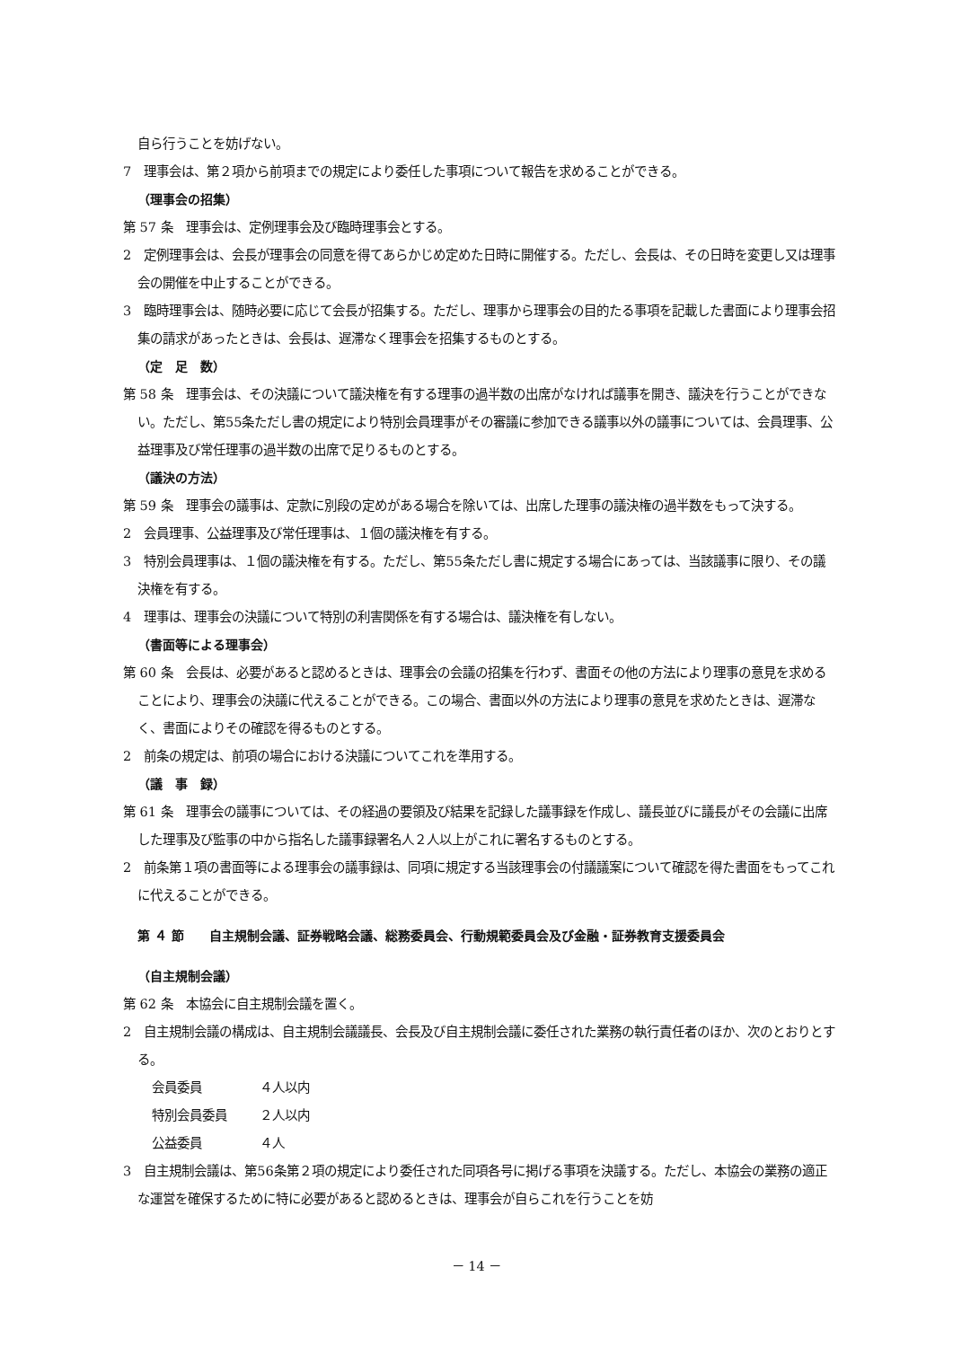自ら行うことを妨げない。
7　理事会は、第２項から前項までの規定により委任した事項について報告を求めることができる。
（理事会の招集）
第 57 条　理事会は、定例理事会及び臨時理事会とする。
2　定例理事会は、会長が理事会の同意を得てあらかじめ定めた日時に開催する。ただし、会長は、その日時を変更し又は理事会の開催を中止することができる。
3　臨時理事会は、随時必要に応じて会長が招集する。ただし、理事から理事会の目的たる事項を記載した書面により理事会招集の請求があったときは、会長は、遅滞なく理事会を招集するものとする。
（定　足　数）
第 58 条　理事会は、その決議について議決権を有する理事の過半数の出席がなければ議事を開き、議決を行うことができない。ただし、第55条ただし書の規定により特別会員理事がその審議に参加できる議事以外の議事については、会員理事、公益理事及び常任理事の過半数の出席で足りるものとする。
（議決の方法）
第 59 条　理事会の議事は、定款に別段の定めがある場合を除いては、出席した理事の議決権の過半数をもって決する。
2　会員理事、公益理事及び常任理事は、１個の議決権を有する。
3　特別会員理事は、１個の議決権を有する。ただし、第55条ただし書に規定する場合にあっては、当該議事に限り、その議決権を有する。
4　理事は、理事会の決議について特別の利害関係を有する場合は、議決権を有しない。
（書面等による理事会）
第 60 条　会長は、必要があると認めるときは、理事会の会議の招集を行わず、書面その他の方法により理事の意見を求めることにより、理事会の決議に代えることができる。この場合、書面以外の方法により理事の意見を求めたときは、遅滞なく、書面によりその確認を得るものとする。
2　前条の規定は、前項の場合における決議についてこれを準用する。
（議　事　録）
第 61 条　理事会の議事については、その経過の要領及び結果を記録した議事録を作成し、議長並びに議長がその会議に出席した理事及び監事の中から指名した議事録署名人２人以上がこれに署名するものとする。
2　前条第１項の書面等による理事会の議事録は、同項に規定する当該理事会の付議議案について確認を得た書面をもってこれに代えることができる。
第 ４ 節　　自主規制会議、証券戦略会議、総務委員会、行動規範委員会及び金融・証券教育支援委員会
（自主規制会議）
第 62 条　本協会に自主規制会議を置く。
2　自主規制会議の構成は、自主規制会議議長、会長及び自主規制会議に委任された業務の執行責任者のほか、次のとおりとする。
会員委員 ４人以内
特別会員委員 ２人以内
公益委員 ４人
3　自主規制会議は、第56条第２項の規定により委任された同項各号に掲げる事項を決議する。ただし、本協会の業務の適正な運営を確保するために特に必要があると認めるときは、理事会が自らこれを行うことを妨
－ 14 －